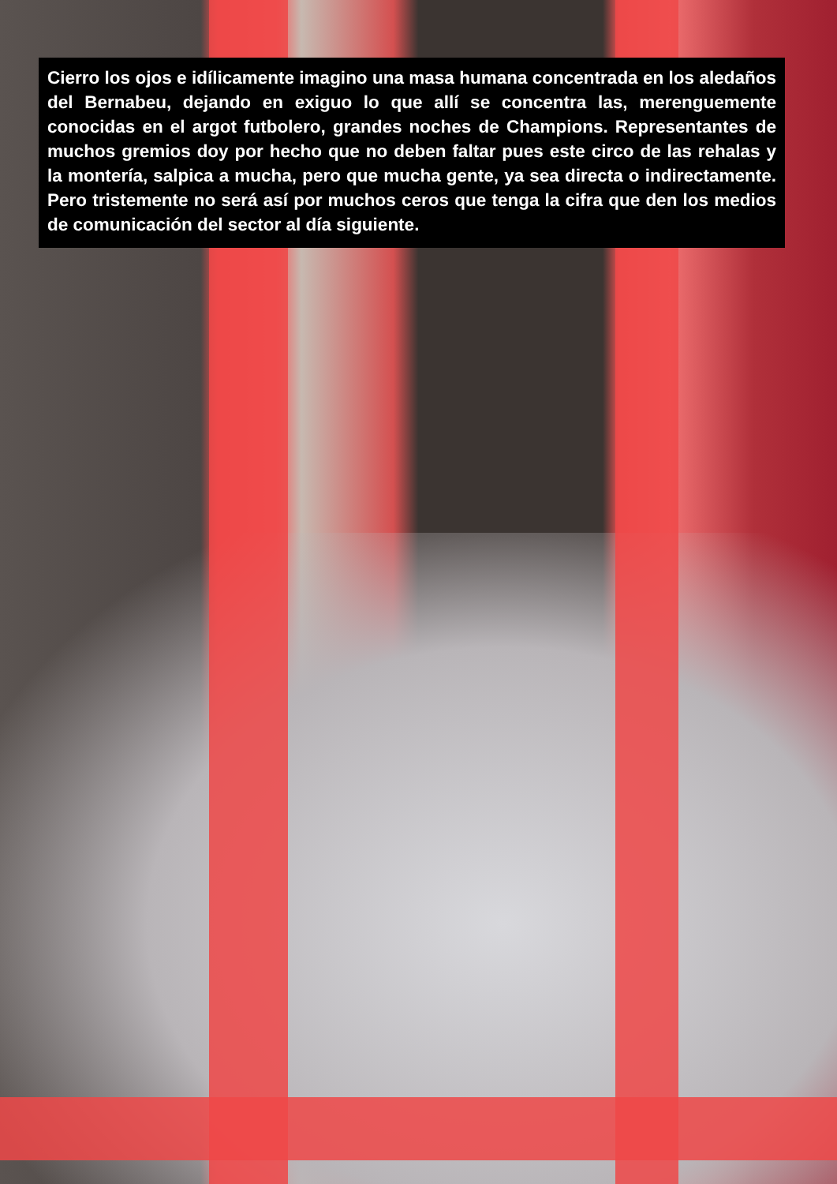Cierro los ojos e idílicamente imagino una masa humana concentrada en los aledaños del Bernabeu, dejando en exiguo lo que allí se concentra las, merenguemente conocidas en el argot futbolero, grandes noches de Champions. Representantes de muchos gremios doy por hecho que no deben faltar pues este circo de las rehalas y la montería, salpica a mucha, pero que mucha gente, ya sea directa o indirectamente. Pero tristemente no será así por muchos ceros que tenga la cifra que den los medios de comunicación del sector al día siguiente.